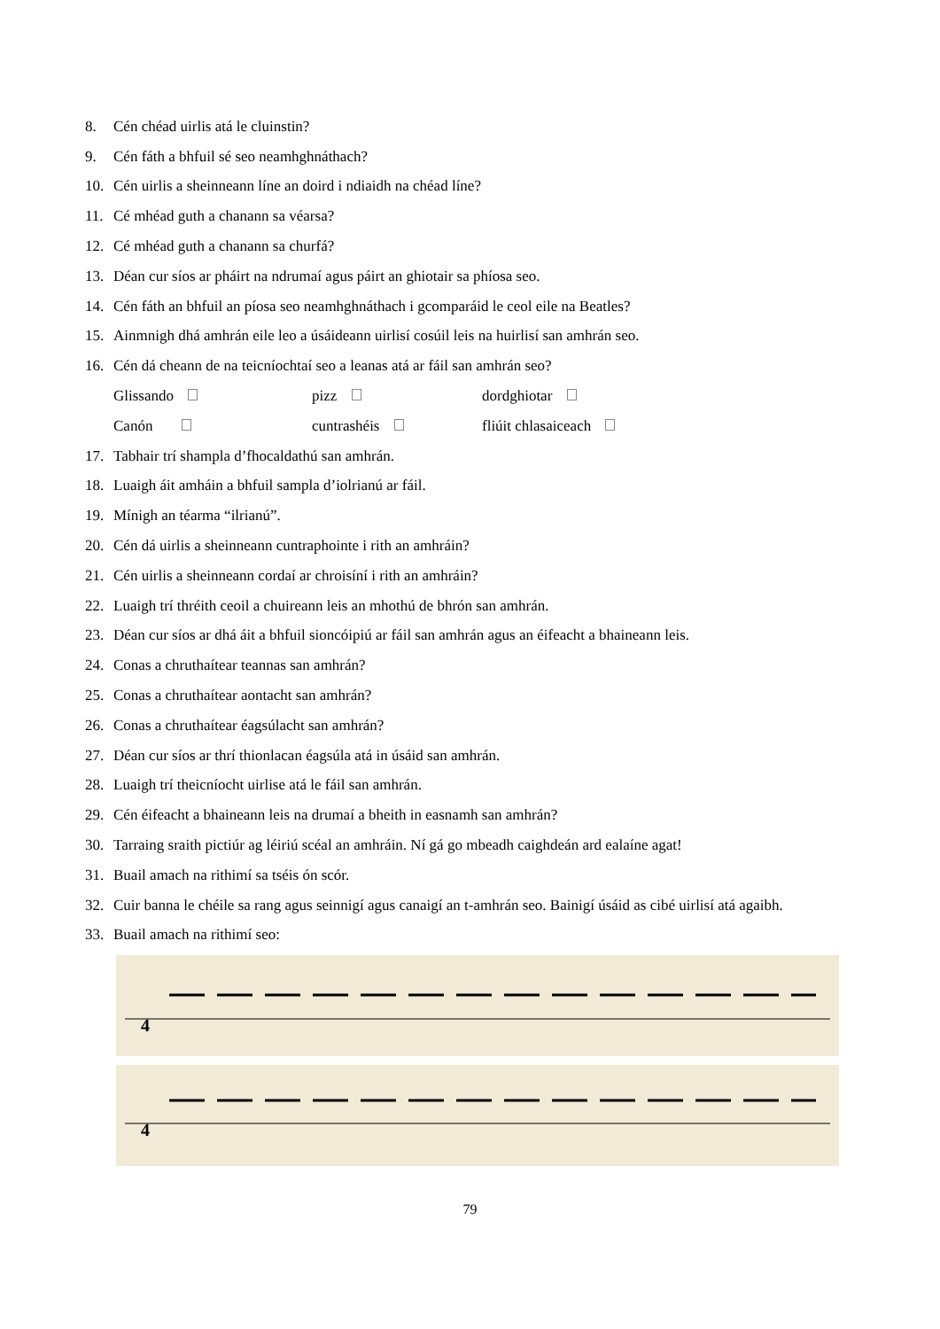8. Cén chéad uirlis atá le cluinstin?
9. Cén fáth a bhfuil sé seo neamhghnáthach?
10. Cén uirlis a sheinneann líne an doird i ndiaidh na chéad líne?
11. Cé mhéad guth a chanann sa véarsa?
12. Cé mhéad guth a chanann sa churfá?
13. Déan cur síos ar pháirt na ndrumaí agus páirt an ghiotair sa phíosa seo.
14. Cén fáth an bhfuil an píosa seo neamhghnáthach i gcomparáid le ceol eile na Beatles?
15. Ainmnigh dhá amhrán eile leo a úsáideann uirlisí cosúil leis na huirlisí san amhrán seo.
16. Cén dá cheann de na teicníochtaí seo a leanas atá ar fáil san amhrán seo?
Glissando pizz dordghiotar
Canón cuntrashéis fliúit chlasaiceach
17. Tabhair trí shampla d’fhocaldathú san amhrán.
18. Luaigh áit amháin a bhfuil sampla d’iolrianú ar fáil.
19. Mínigh an téarma “ilrianú”.
20. Cén dá uirlis a sheinneann cuntraphointe i rith an amhráin?
21. Cén uirlis a sheinneann cordaí ar chroisíní i rith an amhráin?
22. Luaigh trí thréith ceoil a chuireann leis an mhothú de bhrón san amhrán.
23. Déan cur síos ar dhá áit a bhfuil sioncóipiú ar fáil san amhrán agus an éifeacht a bhaineann leis.
24. Conas a chruthaítear teannas san amhrán?
25. Conas a chruthaítear aontacht san amhrán?
26. Conas a chruthaítear éagsúlacht san amhrán?
27. Déan cur síos ar thrí thionlacan éagsúla atá in úsáid san amhrán.
28. Luaigh trí theicníocht uirlise atá le fáil san amhrán.
29. Cén éifeacht a bhaineann leis na drumaí a bheith in easnamh san amhrán?
30. Tarraing sraith pictiúr ag léiriú scéal an amhráin. Ní gá go mbeadh caighdeán ard ealaíne agat!
31. Buail amach na rithimí sa tséis ón scór.
32. Cuir banna le chéile sa rang agus seinnigí agus canaigí an t-amhrán seo. Bainigí úsáid as cibé uirlisí atá agaibh.
33. Buail amach na rithimí seo:
4
4
79